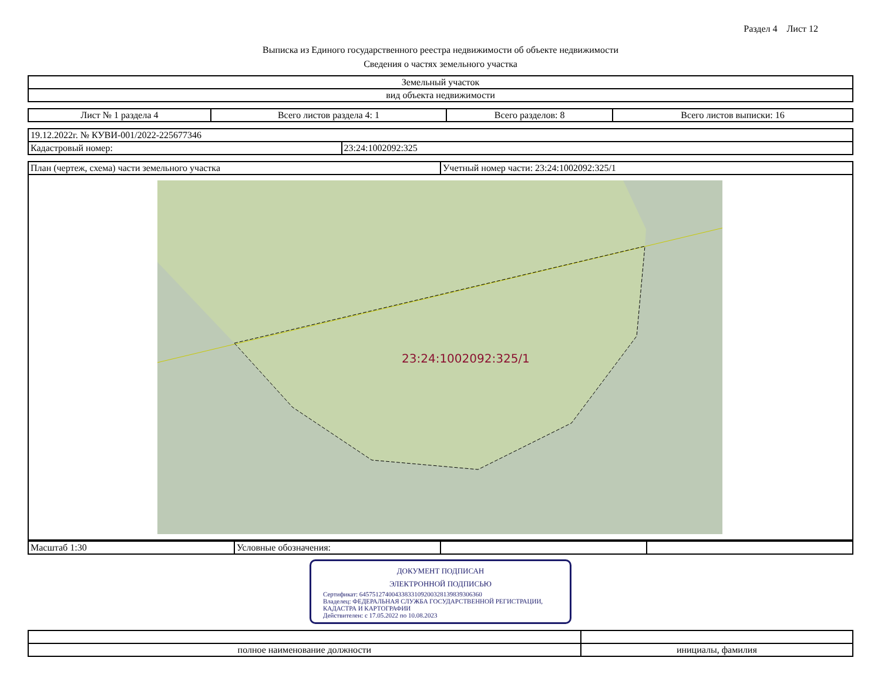Раздел 4 Лист 12
Выписка из Единого государственного реестра недвижимости об объекте недвижимости
Сведения о частях земельного участка
| Земельный участок |
| вид объекта недвижимости |
| Лист № 1 раздела 4 | Всего листов раздела 4: 1 | Всего разделов: 8 | Всего листов выписки: 16 |
| 19.12.2022г. № КУВИ-001/2022-225677346 | |
| Кадастровый номер: | 23:24:1002092:325 |
| План (чертеж, схема) части земельного участка | Учетный номер части: 23:24:1002092:325/1 |
23:24:1002092:325/1
| Масштаб 1:30 | Условные обозначения: | | |
ДОКУМЕНТ ПОДПИСАН
ЭЛЕКТРОННОЙ ПОДПИСЬЮ
Сертификат: 645751274004338331092003281398393063​60
Владелец: ФЕДЕРАЛЬНАЯ СЛУЖБА ГОСУДАРСТВЕННОЙ РЕГИСТРАЦИИ, КАДАСТРА И КАРТОГРАФИИ
Действителен: с 17.05.2022 по 10.08.2023
| полное наименование должности | инициалы, фамилия |